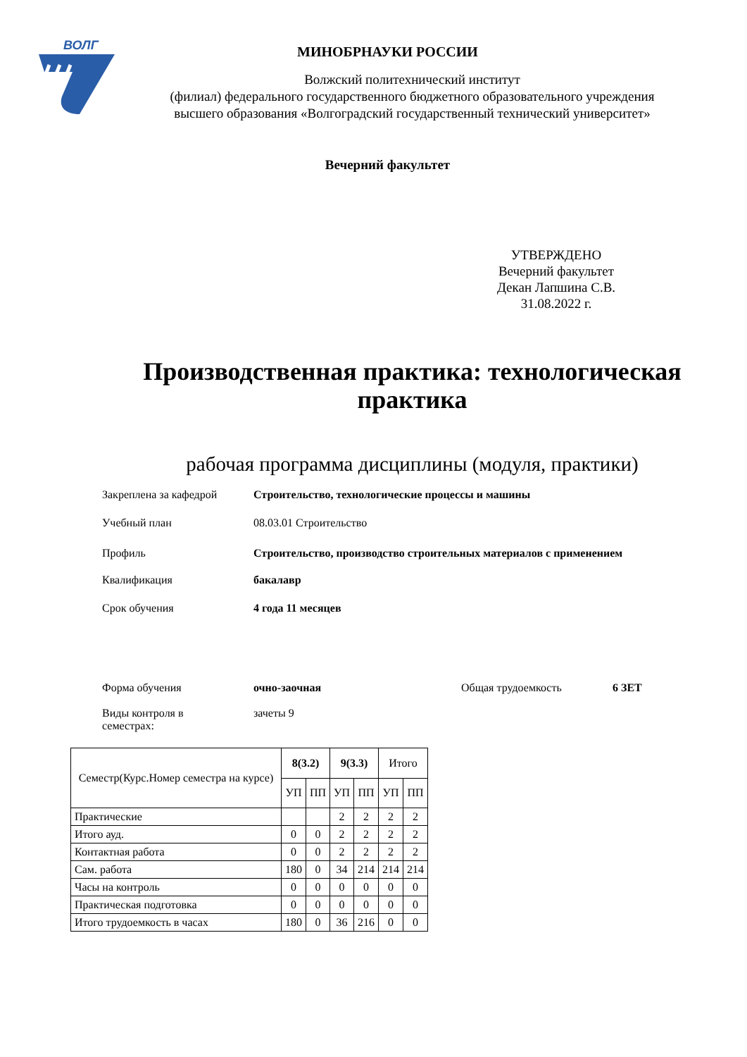ВОЛГ
МИНОБРНАУКИ РОССИИ
Волжский политехнический институт
(филиал) федерального государственного бюджетного образовательного учреждения
высшего образования «Волгоградский государственный технический университет»
Вечерний факультет
УТВЕРЖДЕНО
Вечерний факультет
Декан Лапшина С.В.
31.08.2022 г.
Производственная практика: технологическая
практика
рабочая программа дисциплины (модуля, практики)
Закреплена за кафедрой Строительство, технологические процессы и машины
Учебный план 08.03.01 Строительство
Профиль Строительство, производство строительных материалов с применением
Квалификация бакалавр
Срок обучения 4 года 11 месяцев
Форма обучения очно-заочная Общая трудоемкость 6 ЗЕТ
Виды контроля в
семестрах:
зачеты 9
| Семестр(Курс.Номер семестра на курсе) | 8(3.2) | | 9(3.3) | | Итого | |
| --- | --- | --- | --- | --- | --- | --- |
| | УП | ПП | УП | ПП | УП | ПП |
| Практические | | | 2 | 2 | 2 | 2 |
| Итого ауд. | 0 | 0 | 2 | 2 | 2 | 2 |
| Контактная работа | 0 | 0 | 2 | 2 | 2 | 2 |
| Сам. работа | 180 | 0 | 34 | 214 | 214 | 214 |
| Часы на контроль | 0 | 0 | 0 | 0 | 0 | 0 |
| Практическая подготовка | 0 | 0 | 0 | 0 | 0 | 0 |
| Итого трудоемкость в часах | 180 | 0 | 36 | 216 | 0 | 0 |